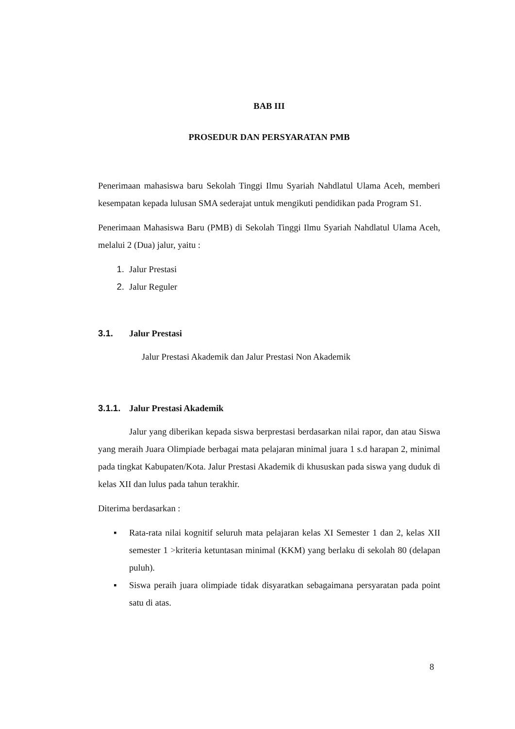BAB III
PROSEDUR DAN PERSYARATAN PMB
Penerimaan mahasiswa baru Sekolah Tinggi Ilmu Syariah Nahdlatul Ulama Aceh, memberi kesempatan kepada lulusan SMA sederajat untuk mengikuti pendidikan pada Program S1.
Penerimaan Mahasiswa Baru (PMB) di Sekolah Tinggi Ilmu Syariah Nahdlatul Ulama Aceh, melalui 2 (Dua) jalur, yaitu :
1. Jalur Prestasi
2. Jalur Reguler
3.1. Jalur Prestasi
Jalur Prestasi Akademik dan Jalur Prestasi Non Akademik
3.1.1. Jalur Prestasi Akademik
Jalur yang diberikan kepada siswa berprestasi berdasarkan nilai rapor, dan atau Siswa yang meraih Juara Olimpiade berbagai mata pelajaran minimal juara 1 s.d harapan 2, minimal pada tingkat Kabupaten/Kota. Jalur Prestasi Akademik di khususkan pada siswa yang duduk di kelas XII dan lulus pada tahun terakhir.
Diterima berdasarkan :
▪ Rata-rata nilai kognitif seluruh mata pelajaran kelas XI Semester 1 dan 2, kelas XII semester 1 >kriteria ketuntasan minimal (KKM) yang berlaku di sekolah 80 (delapan puluh).
▪ Siswa peraih juara olimpiade tidak disyaratkan sebagaimana persyaratan pada point satu di atas.
8